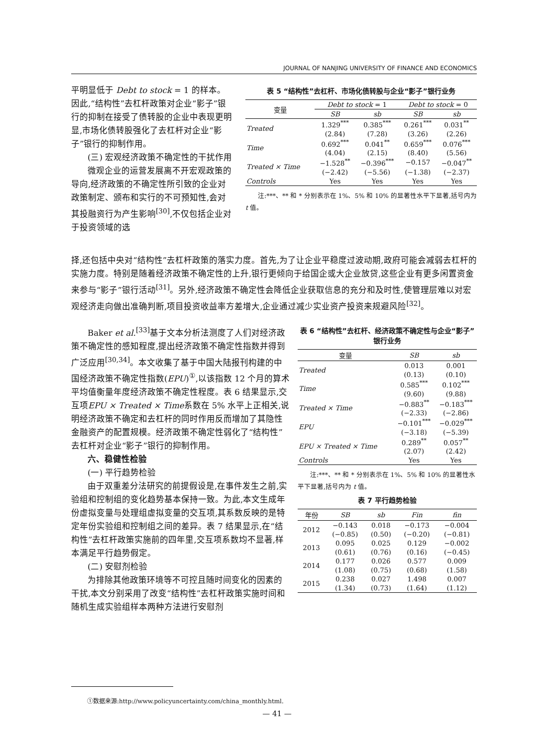JOURNAL OF NANJING UNIVERSITY OF FINANCE AND ECONOMICS
平明显低于 Debt to stock = 1 的样本。因此,“结构性”去杠杆政策对企业“影子”银行的抑制在接受了债转股的企业中表现更明显,市场化债转股强化了去杠杆对企业“影子”银行的抑制作用。
(三) 宏观经济政策不确定性的干扰作用
微观企业的运营发展离不开宏观政策的导向,经济政策的不确定性所引致的企业对政策制定、颁布和实行的不可预知性,会对其投融资行为产生影响<sup>[30]</sup>,不仅包括企业对于投资领域的选
表 5 “结构性”去杠杆、市场化债转股与企业“影子”银行业务
| 变量 | Debt to stock = 1 | | Debt to stock = 0 | |
| | SB | sb | SB | sb |
| Treated | 1.329<sup>***</sup> | 0.385<sup>***</sup> | 0.261<sup>***</sup> | 0.031<sup>**</sup> |
| | (2.84) | (7.28) | (3.26) | (2.26) |
| Time | 0.692<sup>***</sup> | 0.041<sup>**</sup> | 0.659<sup>***</sup> | 0.076<sup>***</sup> |
| | (4.04) | (2.15) | (8.40) | (5.56) |
| Treated × Time | −1.528<sup>**</sup> | −0.396<sup>***</sup> | −0.157 | −0.047<sup>**</sup> |
| | (−2.42) | (−5.56) | (−1.38) | (−2.37) |
| Controls | Yes | Yes | Yes | Yes |
注:***、** 和 * 分别表示在 1%、5% 和 10% 的显著性水平下显著,括号内为 t 值。
择,还包括中央对“结构性”去杠杆政策的落实力度。首先,为了让企业平稳度过波动期,政府可能会减弱去杠杆的实施力度。特别是随着经济政策不确定性的上升,银行更倾向于给国企或大企业放贷,这些企业有更多闲置资金来参与“影子”银行活动<sup>[31]</sup>。另外,经济政策不确定性会降低企业获取信息的充分和及时性,使管理层难以对宏观经济走向做出准确判断,项目投资收益率方差增大,企业通过减少实业资产投资来规避风险<sup>[32]</sup>。
Baker et al.<sup>[33]</sup>基于文本分析法测度了人们对经济政策不确定性的感知程度,提出经济政策不确定性指数并得到广泛应用<sup>[30,34]</sup>。本文收集了基于中国大陆报刊构建的中国经济政策不确定性指数(EPU)<sup>①</sup>,以该指数 12 个月的算术平均值衡量年度经济政策不确定性程度。表 6 结果显示,交互项EPU × Treated × Time系数在 5% 水平上正相关,说明经济政策不确定和去杠杆的同时作用反而增加了其隐性金融资产的配置规模。经济政策不确定性弱化了“结构性”去杠杆对企业“影子”银行的抑制作用。
六、稳健性检验
(一) 平行趋势检验
由于双重差分法研究的前提假设是,在事件发生之前,实验组和控制组的变化趋势基本保持一致。为此,本文生成年份虚拟变量与处理组虚拟变量的交互项,其系数反映的是特定年份实验组和控制组之间的差异。表 7 结果显示,在“结构性”去杠杆政策实施前的四年里,交互项系数均不显著,样本满足平行趋势假定。
(二) 安慰剂检验
为排除其他政策环境等不可控且随时间变化的因素的干扰,本文分别采用了改变“结构性”去杠杆政策实施时间和随机生成实验组样本两种方法进行安慰剂
表 6 “结构性”去杠杆、经济政策不确定性与企业“影子”银行业务
| 变量 | SB | sb |
| Treated | 0.013 | 0.001 |
| | (0.13) | (0.10) |
| Time | 0.585<sup>***</sup> | 0.102<sup>***</sup> |
| | (9.60) | (9.88) |
| Treated × Time | −0.883<sup>**</sup> | −0.183<sup>***</sup> |
| | (−2.33) | (−2.86) |
| EPU | −0.101<sup>***</sup> | −0.029<sup>***</sup> |
| | (−3.18) | (−5.39) |
| EPU × Treated × Time | 0.289<sup>**</sup> | 0.057<sup>**</sup> |
| | (2.07) | (2.42) |
| Controls | Yes | Yes |
注:***、** 和 * 分别表示在 1%、5% 和 10% 的显著性水平下显著,括号内为 t 值。
表 7 平行趋势检验
| 年份 | SB | sb | Fin | fin |
| 2012 | −0.143 | 0.018 | −0.173 | −0.004 |
| | (−0.85) | (0.50) | (−0.20) | (−0.81) |
| 2013 | 0.095 | 0.025 | 0.129 | −0.002 |
| | (0.61) | (0.76) | (0.16) | (−0.45) |
| 2014 | 0.177 | 0.026 | 0.577 | 0.009 |
| | (1.08) | (0.75) | (0.68) | (1.58) |
| 2015 | 0.238 | 0.027 | 1.498 | 0.007 |
| | (1.34) | (0.73) | (1.64) | (1.12) |
①数据来源:http://www.policyuncertainty.com/china_monthly.html.
— 41 —